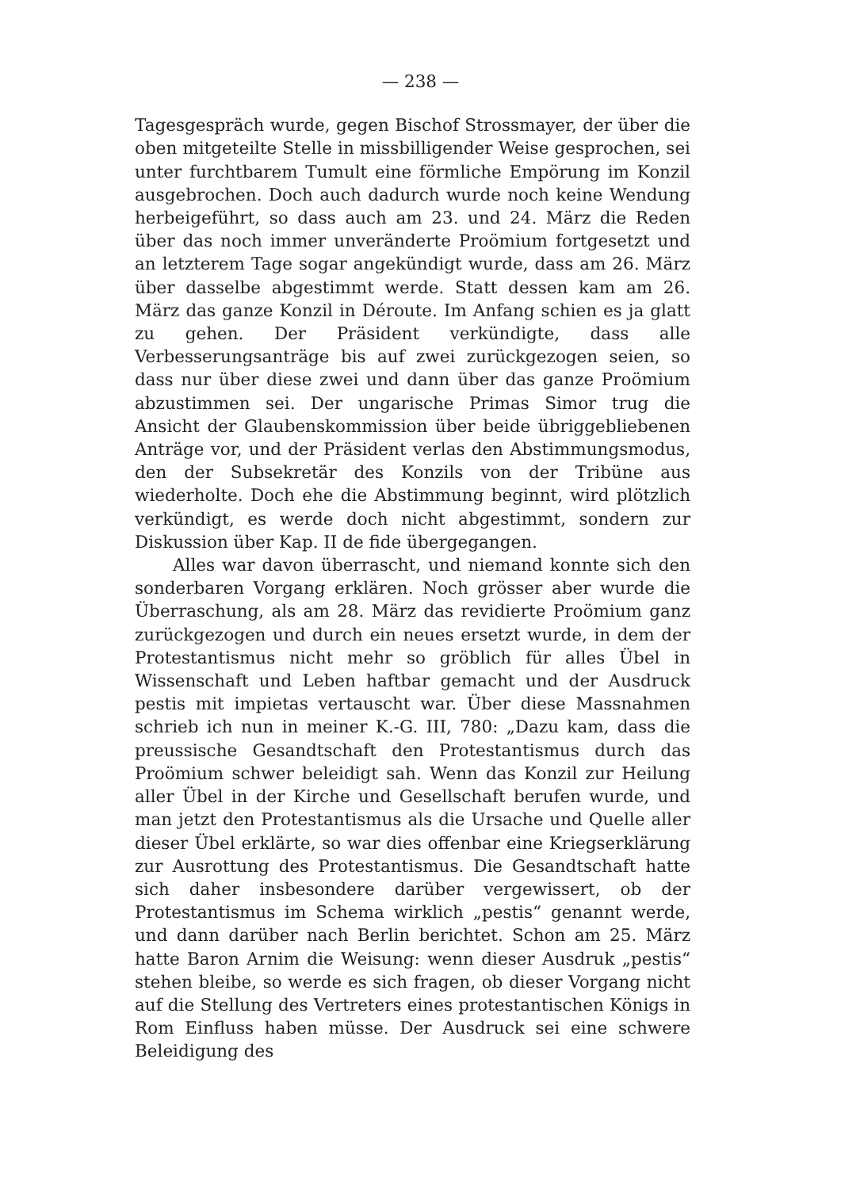— 238 —
Tagesgespräch wurde, gegen Bischof Strossmayer, der über die oben mitgeteilte Stelle in missbilligender Weise gesprochen, sei unter furchtbarem Tumult eine förmliche Empörung im Konzil ausgebrochen. Doch auch dadurch wurde noch keine Wendung herbeigeführt, so dass auch am 23. und 24. März die Reden über das noch immer unveränderte Proömium fortgesetzt und an letzterem Tage sogar angekündigt wurde, dass am 26. März über dasselbe abgestimmt werde. Statt dessen kam am 26. März das ganze Konzil in Déroute. Im Anfang schien es ja glatt zu gehen. Der Präsident verkündigte, dass alle Verbesserungsanträge bis auf zwei zurückgezogen seien, so dass nur über diese zwei und dann über das ganze Proömium abzustimmen sei. Der ungarische Primas Simor trug die Ansicht der Glaubenskommission über beide übriggebliebenen Anträge vor, und der Präsident verlas den Abstimmungsmodus, den der Subsekretär des Konzils von der Tribüne aus wiederholte. Doch ehe die Abstimmung beginnt, wird plötzlich verkündigt, es werde doch nicht abgestimmt, sondern zur Diskussion über Kap. II de fide übergegangen.
Alles war davon überrascht, und niemand konnte sich den sonderbaren Vorgang erklären. Noch grösser aber wurde die Überraschung, als am 28. März das revidierte Proömium ganz zurückgezogen und durch ein neues ersetzt wurde, in dem der Protestantismus nicht mehr so gröblich für alles Übel in Wissenschaft und Leben haftbar gemacht und der Ausdruck pestis mit impietas vertauscht war. Über diese Massnahmen schrieb ich nun in meiner K.-G. III, 780: „Dazu kam, dass die preussische Gesandtschaft den Protestantismus durch das Proömium schwer beleidigt sah. Wenn das Konzil zur Heilung aller Übel in der Kirche und Gesellschaft berufen wurde, und man jetzt den Protestantismus als die Ursache und Quelle aller dieser Übel erklärte, so war dies offenbar eine Kriegserklärung zur Ausrottung des Protestantismus. Die Gesandtschaft hatte sich daher insbesondere darüber vergewissert, ob der Protestantismus im Schema wirklich „pestis“ genannt werde, und dann darüber nach Berlin berichtet. Schon am 25. März hatte Baron Arnim die Weisung: wenn dieser Ausdruk „pestis“ stehen bleibe, so werde es sich fragen, ob dieser Vorgang nicht auf die Stellung des Vertreters eines protestantischen Königs in Rom Einfluss haben müsse. Der Ausdruck sei eine schwere Beleidigung des